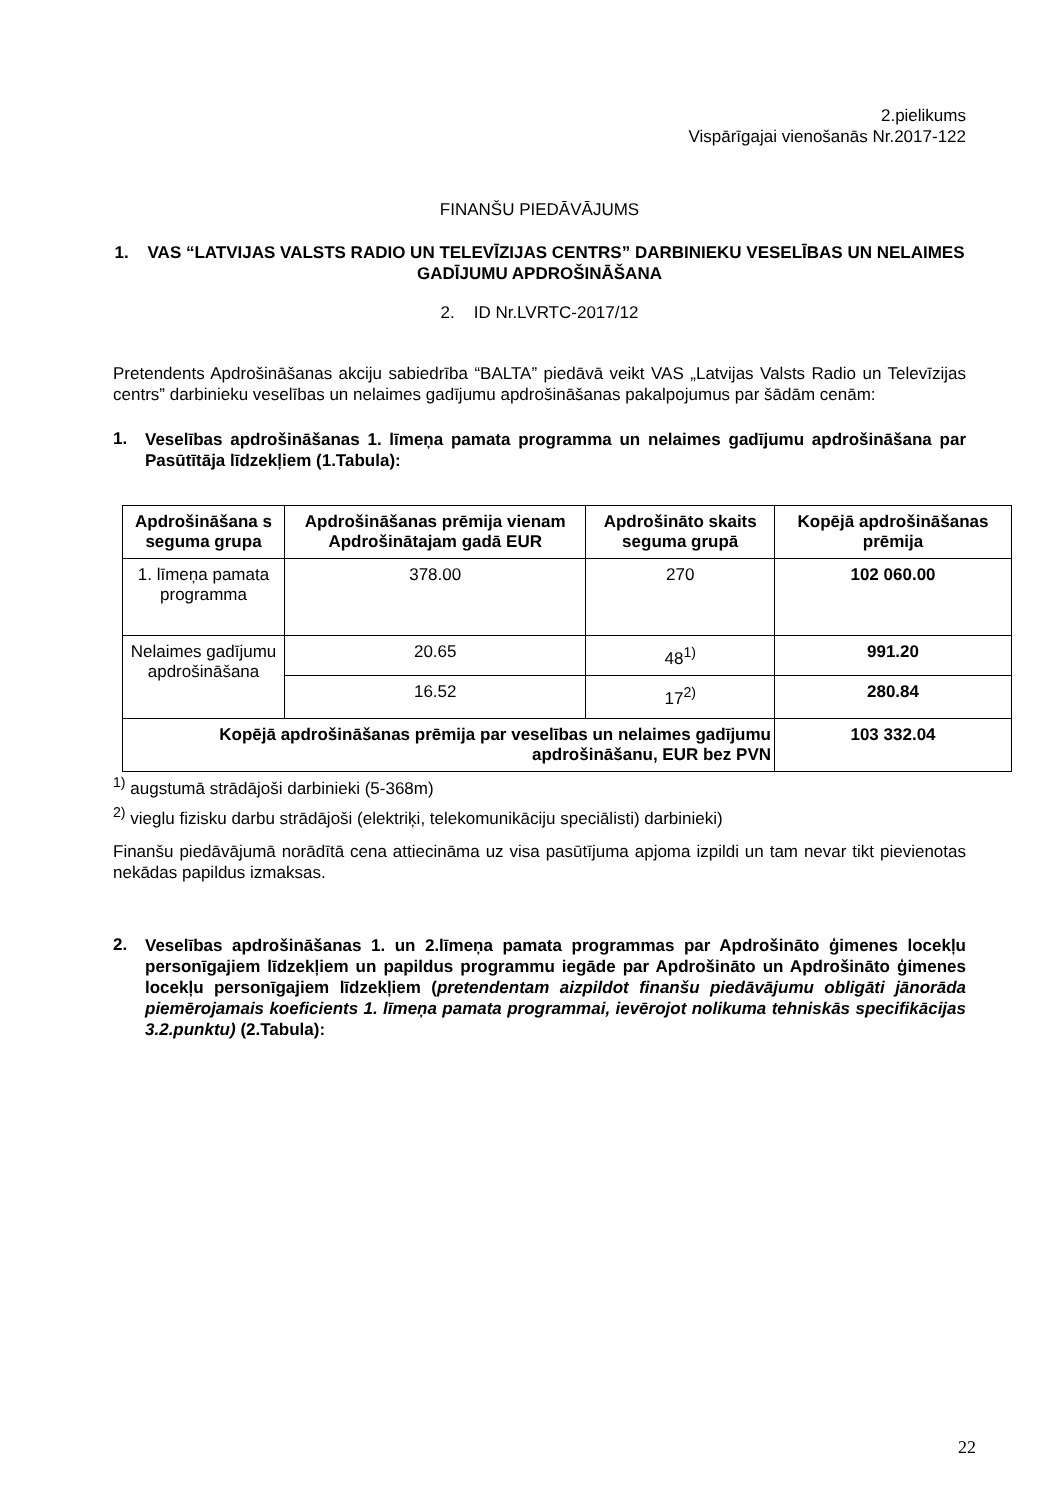2.pielikums
Vispārīgajai vienošanās Nr.2017-122
FINANŠU PIEDĀVĀJUMS
1. VAS “LATVIJAS VALSTS RADIO UN TELEVĪZIJAS CENTRS” DARBINIEKU VESELĪBAS UN NELAIMES GADĪJUMU APDROŠINĀŠANA
2. ID Nr.LVRTC-2017/12
Pretendents Apdrošināšanas akciju sabiedrība “BALTA” piedāvā veikt VAS „Latvijas Valsts Radio un Televīzijas centrs” darbinieku veselības un nelaimes gadījumu apdrošināšanas pakalpojumus par šādām cenām:
1.
Veselības apdrošināšanas 1. līmeņa pamata programma un nelaimes gadījumu apdrošināšana par Pasūtītāja līdzekļiem (1.Tabula):
| Apdrošināšana s seguma grupa | Apdrošināšanas prēmija vienam Apdrošinātajam gadā EUR | Apdrošināto skaits seguma grupā | Kopējā apdrošināšanas prēmija |
| --- | --- | --- | --- |
| 1. līmeņa pamata programma | 378.00 | 270 | 102 060.00 |
| Nelaimes gadījumu apdrošināšana | 20.65 | 48<sup>1)</sup> | 991.20 |
| | 16.52 | 17<sup>2)</sup> | 280.84 |
| Kopējā apdrošināšanas prēmija par veselības un nelaimes gadījumu apdrošināšanu, EUR bez PVN | | | 103 332.04 |
<sup>1)</sup> augstumā strādājoši darbinieki (5-368m)
<sup>2)</sup> vieglu fizisku darbu strādājoši (elektriķi, telekomunikāciju speciālisti) darbinieki)
Finanšu piedāvājumā norādītā cena attiecināma uz visa pasūtījuma apjoma izpildi un tam nevar tikt pievienotas nekādas papildus izmaksas.
2.
Veselības apdrošināšanas 1. un 2.līmeņa pamata programmas par Apdrošināto ģimenes locekļu personīgajiem līdzekļiem un papildus programmu iegāde par Apdrošināto un Apdrošināto ģimenes locekļu personīgajiem līdzekļiem (pretendentam aizpildot finanšu piedāvājumu obligāti jānorāda piemērojamais koeficients 1. līmeņa pamata programmai, ievērojot nolikuma tehniskās specifikācijas 3.2.punktu) (2.Tabula):
22